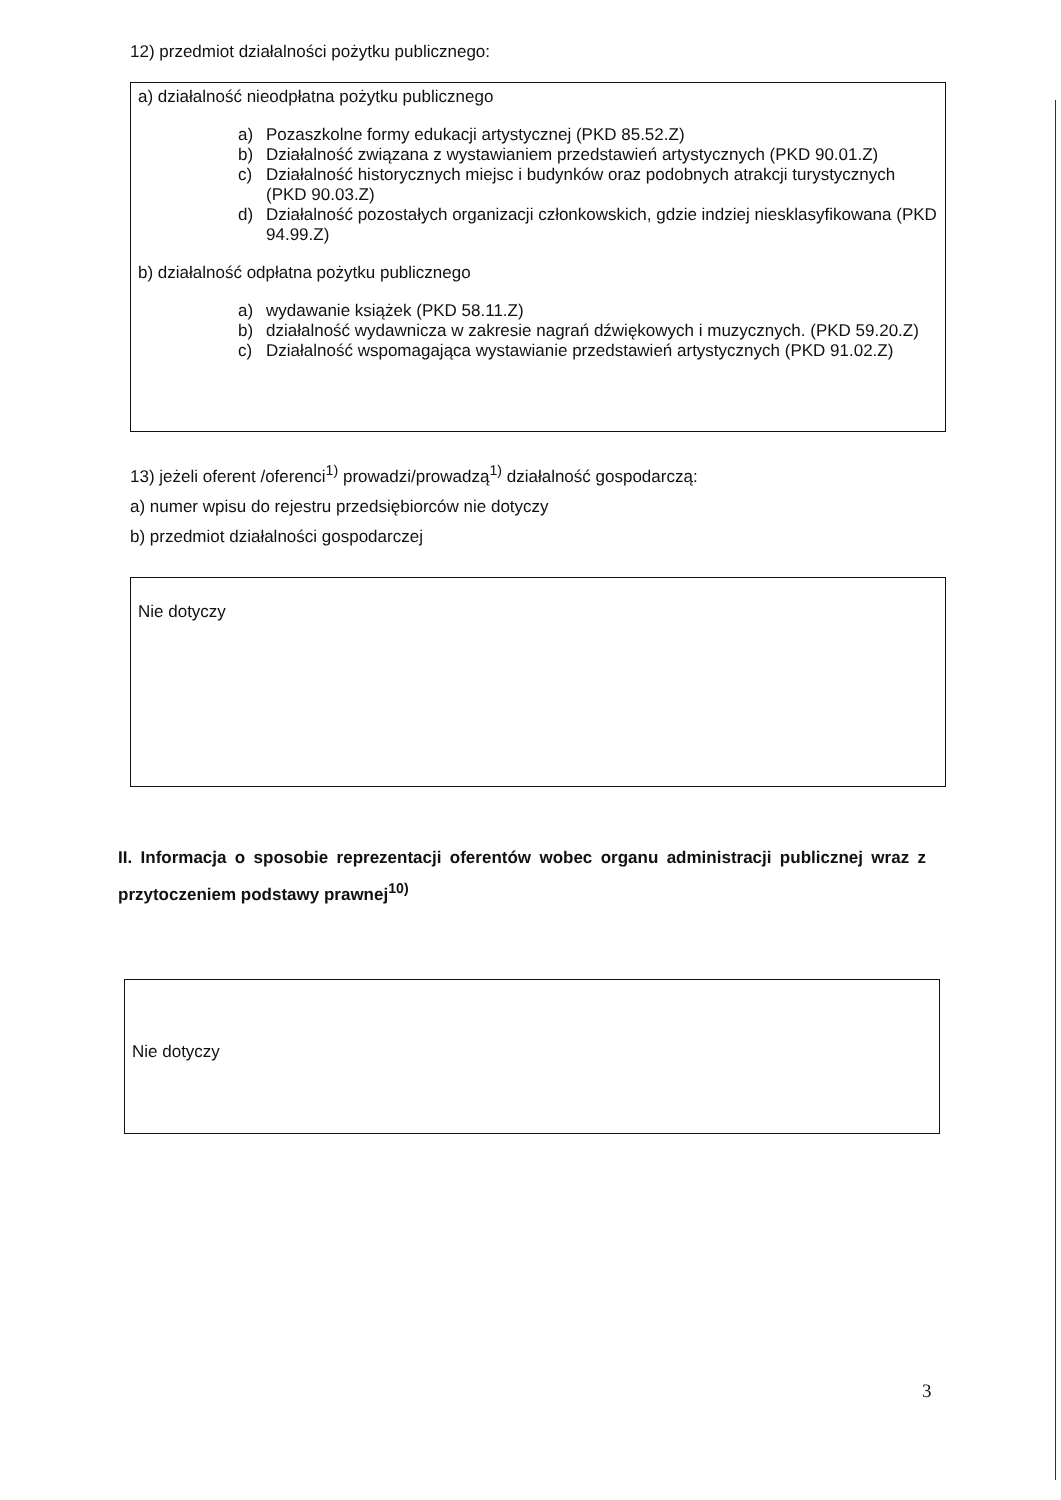12) przedmiot działalności pożytku publicznego:
a) działalność nieodpłatna pożytku publicznego
a) Pozaszkolne formy edukacji artystycznej (PKD 85.52.Z)
b) Działalność związana z wystawianiem przedstawień artystycznych (PKD 90.01.Z)
c) Działalność historycznych miejsc i budynków oraz podobnych atrakcji turystycznych (PKD 90.03.Z)
d) Działalność pozostałych organizacji członkowskich, gdzie indziej niesklasyfikowana (PKD 94.99.Z)
b) działalność odpłatna pożytku publicznego
a) wydawanie książek (PKD 58.11.Z)
b) działalność wydawnicza w zakresie nagrań dźwiękowych i muzycznych. (PKD 59.20.Z)
c) Działalność wspomagająca wystawianie przedstawień artystycznych (PKD 91.02.Z)
13) jeżeli oferent /oferenci<sup>1)</sup> prowadzi/prowadzą<sup>1)</sup> działalność gospodarczą:
a) numer wpisu do rejestru przedsiębiorców nie dotyczy
b) przedmiot działalności gospodarczej
Nie dotyczy
II. Informacja o sposobie reprezentacji oferentów wobec organu administracji publicznej wraz z przytoczeniem podstawy prawnej<sup>10)</sup>
Nie dotyczy
3